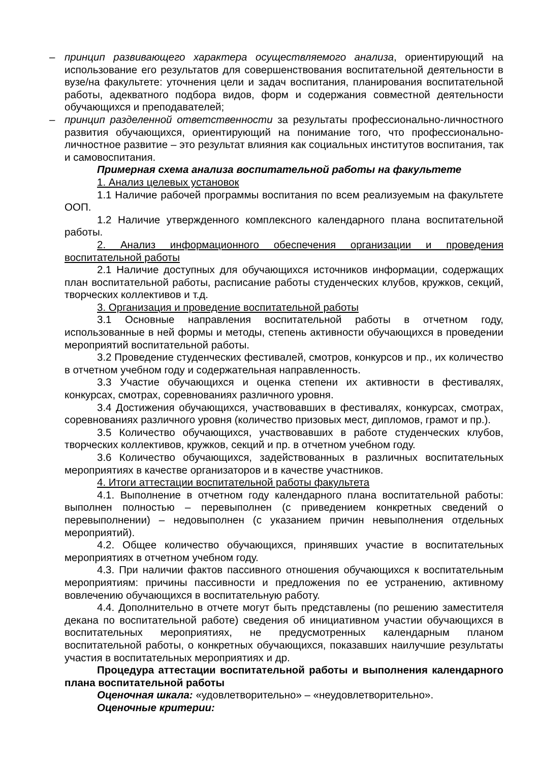– принцип развивающего характера осуществляемого анализа, ориентирующий на использование его результатов для совершенствования воспитательной деятельности в вузе/на факультете: уточнения цели и задач воспитания, планирования воспитательной работы, адекватного подбора видов, форм и содержания совместной деятельности обучающихся и преподавателей;
– принцип разделенной ответственности за результаты профессионально-личностного развития обучающихся, ориентирующий на понимание того, что профессионально-личностное развитие – это результат влияния как социальных институтов воспитания, так и самовоспитания.
Примерная схема анализа воспитательной работы на факультете
1. Анализ целевых установок
1.1 Наличие рабочей программы воспитания по всем реализуемым на факультете ООП.
1.2 Наличие утвержденного комплексного календарного плана воспитательной работы.
2. Анализ информационного обеспечения организации и проведения воспитательной работы
2.1 Наличие доступных для обучающихся источников информации, содержащих план воспитательной работы, расписание работы студенческих клубов, кружков, секций, творческих коллективов и т.д.
3. Организация и проведение воспитательной работы
3.1 Основные направления воспитательной работы в отчетном году, использованные в ней формы и методы, степень активности обучающихся в проведении мероприятий воспитательной работы.
3.2 Проведение студенческих фестивалей, смотров, конкурсов и пр., их количество в отчетном учебном году и содержательная направленность.
3.3 Участие обучающихся и оценка степени их активности в фестивалях, конкурсах, смотрах, соревнованиях различного уровня.
3.4 Достижения обучающихся, участвовавших в фестивалях, конкурсах, смотрах, соревнованиях различного уровня (количество призовых мест, дипломов, грамот и пр.).
3.5 Количество обучающихся, участвовавших в работе студенческих клубов, творческих коллективов, кружков, секций и пр. в отчетном учебном году.
3.6 Количество обучающихся, задействованных в различных воспитательных мероприятиях в качестве организаторов и в качестве участников.
4. Итоги аттестации воспитательной работы факультета
4.1. Выполнение в отчетном году календарного плана воспитательной работы: выполнен полностью – перевыполнен (с приведением конкретных сведений о перевыполнении) – недовыполнен (с указанием причин невыполнения отдельных мероприятий).
4.2. Общее количество обучающихся, принявших участие в воспитательных мероприятиях в отчетном учебном году.
4.3. При наличии фактов пассивного отношения обучающихся к воспитательным мероприятиям: причины пассивности и предложения по ее устранению, активному вовлечению обучающихся в воспитательную работу.
4.4. Дополнительно в отчете могут быть представлены (по решению заместителя декана по воспитательной работе) сведения об инициативном участии обучающихся в воспитательных мероприятиях, не предусмотренных календарным планом воспитательной работы, о конкретных обучающихся, показавших наилучшие результаты участия в воспитательных мероприятиях и др.
Процедура аттестации воспитательной работы и выполнения календарного плана воспитательной работы
Оценочная шкала: «удовлетворительно» – «неудовлетворительно».
Оценочные критерии: